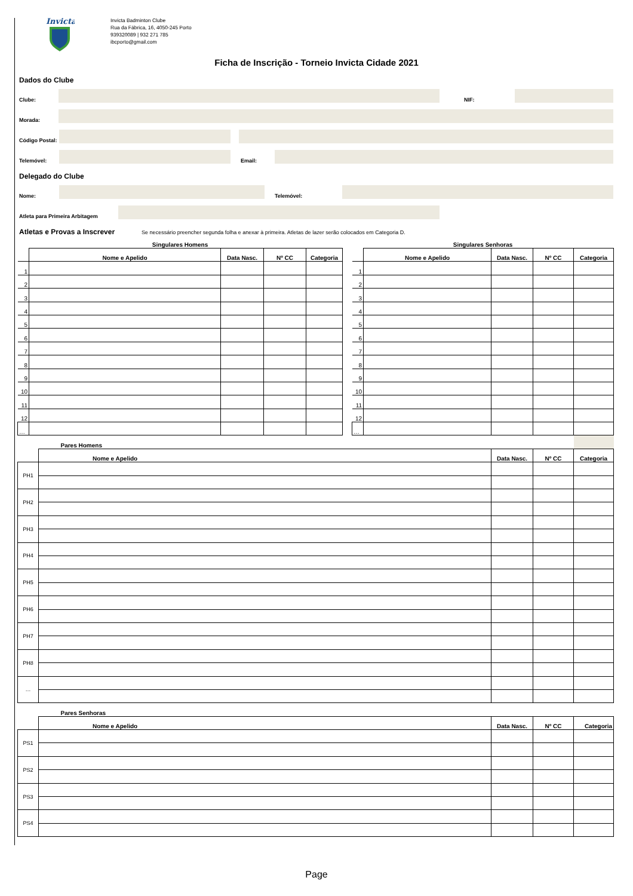Invicta
Invicta Badminton Clube
Rua da Fábrica, 16, 4050-245 Porto
939320089 | 932 271 785
ibcporto@gmail.com
Ficha de Inscrição - Torneio Invicta Cidade 2021
Dados do Clube
Clube:
NIF:
Morada:
Código Postal:
Telemóvel:
Email:
Delegado do Clube
Nome:
Telemóvel:
Atleta para Primeira Arbitagem
Atletas e Provas a Inscrever Se necessário preencher segunda folha e anexar à primeira. Atletas de lazer serão colocados em Categoria D.
| Singulares Homens | | | | |
| | Nome e Apelido | Data Nasc. | Nº CC | Categoria |
| 1 | | | | |
| 2 | | | | |
| 3 | | | | |
| 4 | | | | |
| 5 | | | | |
| 6 | | | | |
| 7 | | | | |
| 8 | | | | |
| 9 | | | | |
| 10 | | | | |
| 11 | | | | |
| 12 | | | | |
| … | | | | |
| Singulares Senhoras | | | | |
| | Nome e Apelido | Data Nasc. | Nº CC | Categoria |
| 1 | | | | |
| 2 | | | | |
| 3 | | | | |
| 4 | | | | |
| 5 | | | | |
| 6 | | | | |
| 7 | | | | |
| 8 | | | | |
| 9 | | | | |
| 10 | | | | |
| 11 | | | | |
| 12 | | | | |
| … | | | | |
| | Pares Homens | | | |
| | Nome e Apelido | Data Nasc. | Nº CC | Categoria |
| PH1 | | | | |
| PH2 | | | | |
| PH3 | | | | |
| PH4 | | | | |
| PH5 | | | | |
| PH6 | | | | |
| PH7 | | | | |
| PH8 | | | | |
| … | | | | |
| | Pares Senhoras | | | |
| | Nome e Apelido | Data Nasc. | Nº CC | Categoria |
| PS1 | | | | |
| PS2 | | | | |
| PS3 | | | | |
| PS4 | | | | |
Page